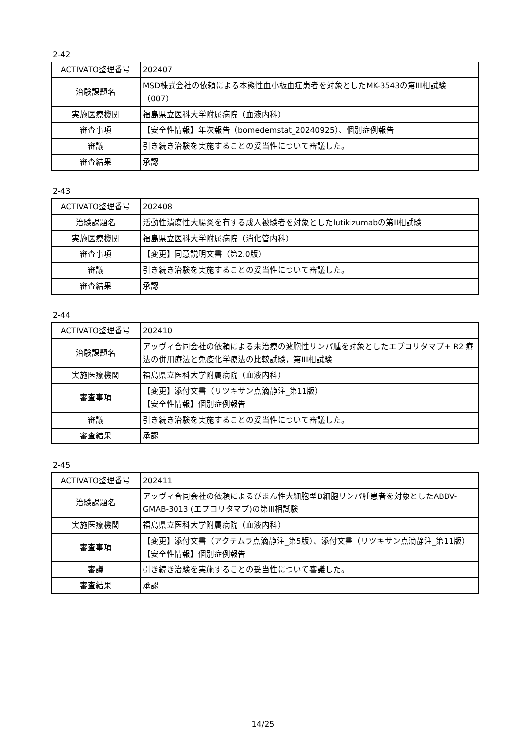2-42
| ACTIVATO整理番号 | 202407 |
| 治験課題名 | MSD株式会社の依頼による本態性血小板血症患者を対象としたMK-3543の第III相試験（007） |
| 実施医療機関 | 福島県立医科大学附属病院（血液内科） |
| 審査事項 | 【安全性情報】年次報告（bomedemstat_20240925）、個別症例報告 |
| 審議 | 引き続き治験を実施することの妥当性について審議した。 |
| 審査結果 | 承認 |
2-43
| ACTIVATO整理番号 | 202408 |
| 治験課題名 | 活動性潰瘍性大腸炎を有する成人被験者を対象としたlutikizumabの第II相試験 |
| 実施医療機関 | 福島県立医科大学附属病院（消化管内科） |
| 審査事項 | 【変更】同意説明文書（第2.0版） |
| 審議 | 引き続き治験を実施することの妥当性について審議した。 |
| 審査結果 | 承認 |
2-44
| ACTIVATO整理番号 | 202410 |
| 治験課題名 | アッヴィ合同会社の依頼による未治療の濾胞性リンパ腫を対象としたエプコリタマブ+ R2 療法の併用療法と免疫化学療法の比較試験，第III相試験 |
| 実施医療機関 | 福島県立医科大学附属病院（血液内科） |
| 審査事項 | 【変更】添付文書（リツキサン点滴静注_第11版） 【安全性情報】個別症例報告 |
| 審議 | 引き続き治験を実施することの妥当性について審議した。 |
| 審査結果 | 承認 |
2-45
| ACTIVATO整理番号 | 202411 |
| 治験課題名 | アッヴィ合同会社の依頼によるびまん性大細胞型B細胞リンパ腫患者を対象としたABBV-GMAB-3013 (エプコリタマブ)の第III相試験 |
| 実施医療機関 | 福島県立医科大学附属病院（血液内科） |
| 審査事項 | 【変更】添付文書（アクテムラ点滴静注_第5版）、添付文書（リツキサン点滴静注_第11版） 【安全性情報】個別症例報告 |
| 審議 | 引き続き治験を実施することの妥当性について審議した。 |
| 審査結果 | 承認 |
14/25